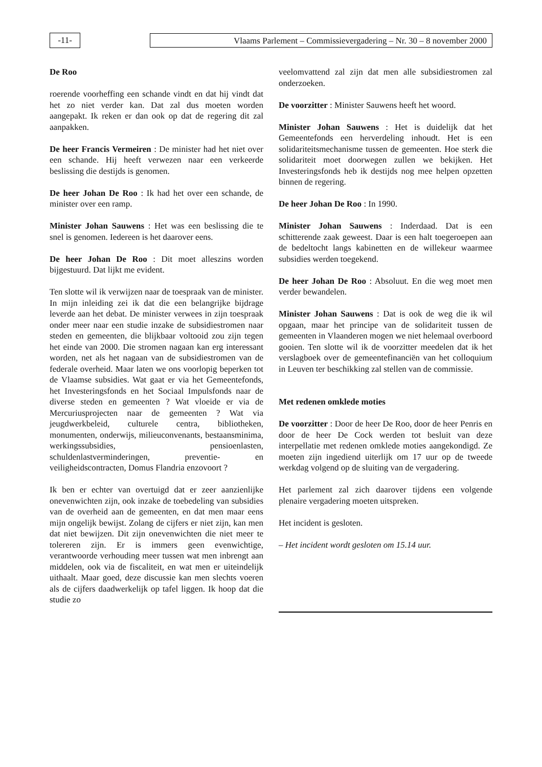-11-
Vlaams Parlement – Commissievergadering – Nr. 30 – 8 november 2000
De Roo
roerende voorheffing een schande vindt en dat hij vindt dat het zo niet verder kan. Dat zal dus moeten worden aangepakt. Ik reken er dan ook op dat de regering dit zal aanpakken.
De heer Francis Vermeiren : De minister had het niet over een schande. Hij heeft verwezen naar een verkeerde beslissing die destijds is genomen.
De heer Johan De Roo : Ik had het over een schande, de minister over een ramp.
Minister Johan Sauwens : Het was een beslissing die te snel is genomen. Iedereen is het daarover eens.
De heer Johan De Roo : Dit moet alleszins worden bijgestuurd. Dat lijkt me evident.
Ten slotte wil ik verwijzen naar de toespraak van de minister. In mijn inleiding zei ik dat die een belangrijke bijdrage leverde aan het debat. De minister verwees in zijn toespraak onder meer naar een studie inzake de subsidiestromen naar steden en gemeenten, die blijkbaar voltooid zou zijn tegen het einde van 2000. Die stromen nagaan kan erg interessant worden, net als het nagaan van de subsidiestromen van de federale overheid. Maar laten we ons voorlopig beperken tot de Vlaamse subsidies. Wat gaat er via het Gemeentefonds, het Investeringsfonds en het Sociaal Impulsfonds naar de diverse steden en gemeenten ? Wat vloeide er via de Mercuriusprojecten naar de gemeenten ? Wat via jeugdwerkbeleid, culturele centra, bibliotheken, monumenten, onderwijs, milieuconvenants, bestaansminima, werkingssubsidies, pensioenlasten, schuldenlastverminderingen, preventie- en veiligheidscontracten, Domus Flandria enzovoort ?
Ik ben er echter van overtuigd dat er zeer aanzienlijke onevenwichten zijn, ook inzake de toebedeling van subsidies van de overheid aan de gemeenten, en dat men maar eens mijn ongelijk bewijst. Zolang de cijfers er niet zijn, kan men dat niet bewijzen. Dit zijn onevenwichten die niet meer te tolereren zijn. Er is immers geen evenwichtige, verantwoorde verhouding meer tussen wat men inbrengt aan middelen, ook via de fiscaliteit, en wat men er uiteindelijk uithaalt. Maar goed, deze discussie kan men slechts voeren als de cijfers daadwerkelijk op tafel liggen. Ik hoop dat die studie zo
veelomvattend zal zijn dat men alle subsidiestromen zal onderzoeken.
De voorzitter : Minister Sauwens heeft het woord.
Minister Johan Sauwens : Het is duidelijk dat het Gemeentefonds een herverdeling inhoudt. Het is een solidariteitsmechanisme tussen de gemeenten. Hoe sterk die solidariteit moet doorwegen zullen we bekijken. Het Investeringsfonds heb ik destijds nog mee helpen opzetten binnen de regering.
De heer Johan De Roo : In 1990.
Minister Johan Sauwens : Inderdaad. Dat is een schitterende zaak geweest. Daar is een halt toegeroepen aan de bedeltocht langs kabinetten en de willekeur waarmee subsidies werden toegekend.
De heer Johan De Roo : Absoluut. En die weg moet men verder bewandelen.
Minister Johan Sauwens : Dat is ook de weg die ik wil opgaan, maar het principe van de solidariteit tussen de gemeenten in Vlaanderen mogen we niet helemaal overboord gooien. Ten slotte wil ik de voorzitter meedelen dat ik het verslagboek over de gemeentefinanciën van het colloquium in Leuven ter beschikking zal stellen van de commissie.
Met redenen omklede moties
De voorzitter : Door de heer De Roo, door de heer Penris en door de heer De Cock werden tot besluit van deze interpellatie met redenen omklede moties aangekondigd. Ze moeten zijn ingediend uiterlijk om 17 uur op de tweede werkdag volgend op de sluiting van de vergadering.
Het parlement zal zich daarover tijdens een volgende plenaire vergadering moeten uitspreken.
Het incident is gesloten.
– Het incident wordt gesloten om 15.14 uur.